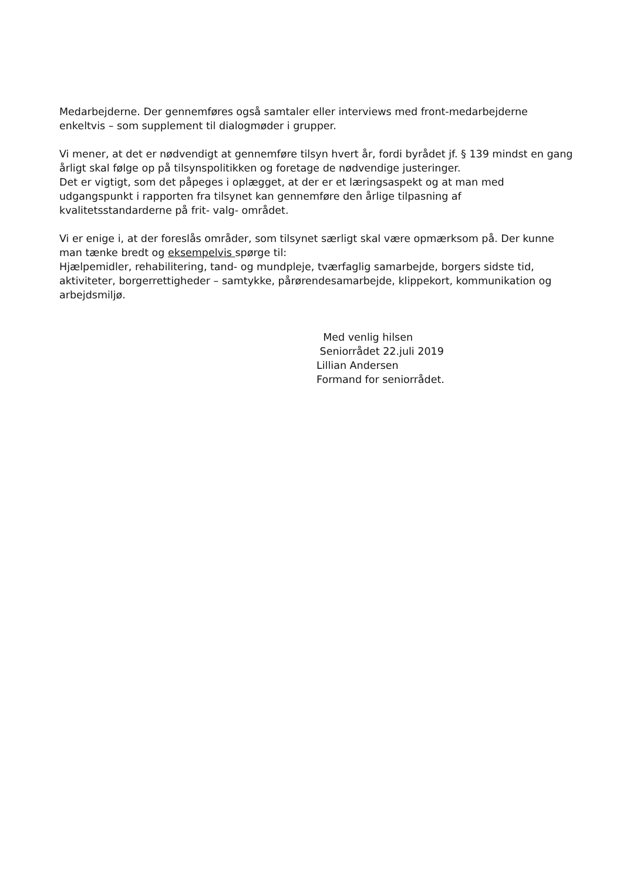Medarbejderne. Der gennemføres også samtaler eller interviews med front-medarbejderne enkeltvis – som supplement til dialogmøder i grupper.
Vi mener, at det er nødvendigt at gennemføre tilsyn hvert år, fordi byrådet jf. § 139 mindst en gang årligt skal følge op på tilsynspolitikken og foretage de nødvendige justeringer.
Det er vigtigt, som det påpeges i oplægget, at der er et læringsaspekt og at man med udgangspunkt i rapporten fra tilsynet kan gennemføre den årlige tilpasning af kvalitetsstandarderne på frit- valg- området.
Vi er enige i, at der foreslås områder, som tilsynet særligt skal være opmærksom på. Der kunne man tænke bredt og eksempelvis spørge til:
Hjælpemidler, rehabilitering, tand- og mundpleje, tværfaglig samarbejde, borgers sidste tid, aktiviteter, borgerrettigheder – samtykke, pårørendesamarbejde, klippekort, kommunikation og arbejdsmiljø.
Med venlig hilsen
Seniorrådet 22.juli 2019
Lillian Andersen
Formand for seniorrådet.